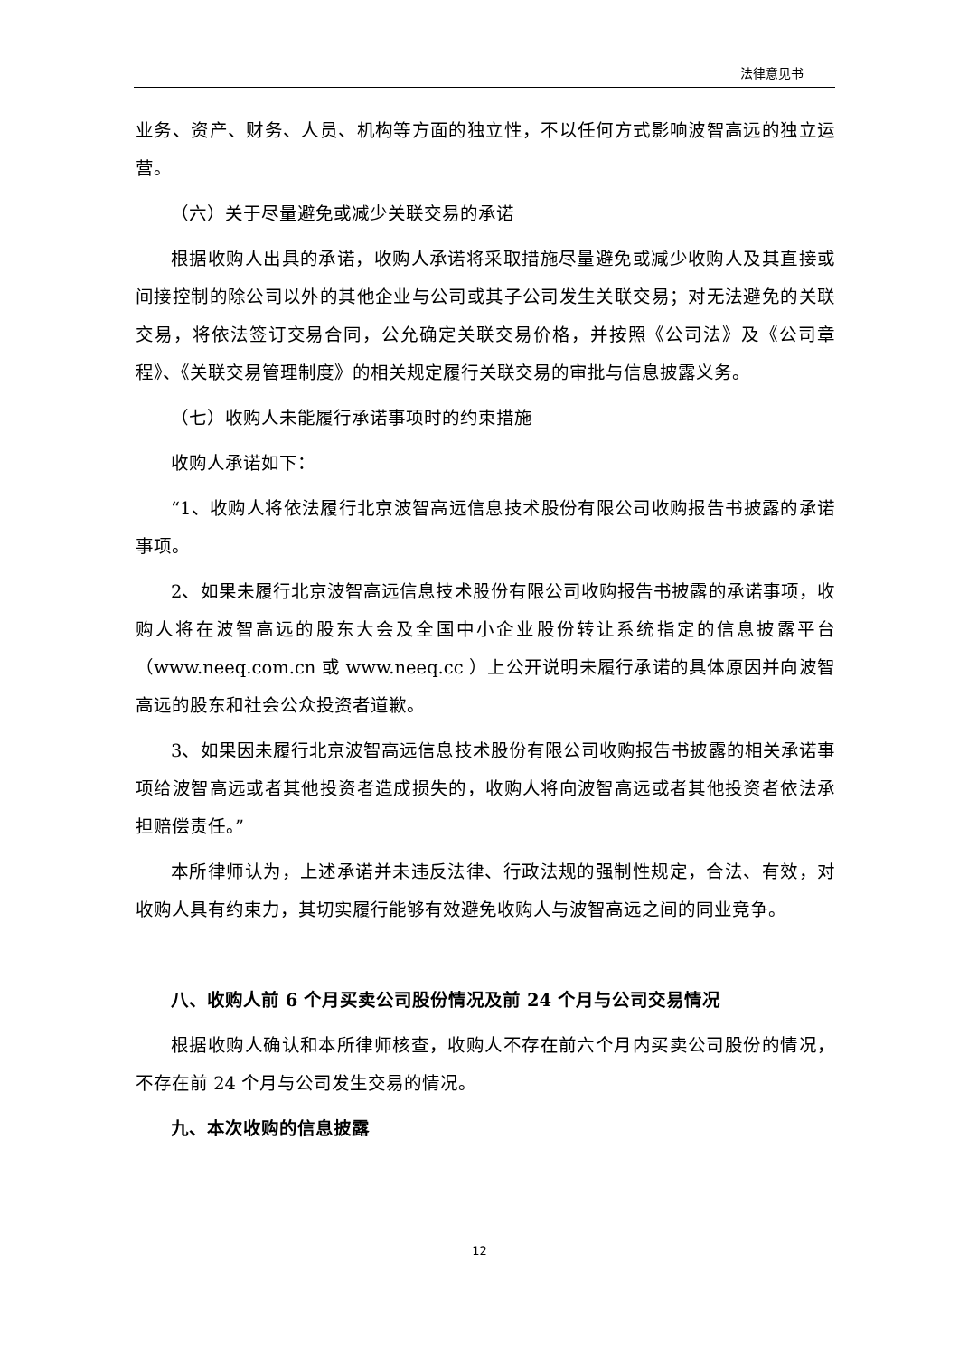法律意见书
业务、资产、财务、人员、机构等方面的独立性，不以任何方式影响波智高远的独立运营。
（六）关于尽量避免或减少关联交易的承诺
根据收购人出具的承诺，收购人承诺将采取措施尽量避免或减少收购人及其直接或间接控制的除公司以外的其他企业与公司或其子公司发生关联交易；对无法避免的关联交易，将依法签订交易合同，公允确定关联交易价格，并按照《公司法》及《公司章程》、《关联交易管理制度》的相关规定履行关联交易的审批与信息披露义务。
（七）收购人未能履行承诺事项时的约束措施
收购人承诺如下：
“1、收购人将依法履行北京波智高远信息技术股份有限公司收购报告书披露的承诺事项。
2、如果未履行北京波智高远信息技术股份有限公司收购报告书披露的承诺事项，收购人将在波智高远的股东大会及全国中小企业股份转让系统指定的信息披露平台（www.neeq.com.cn 或 www.neeq.cc ）上公开说明未履行承诺的具体原因并向波智高远的股东和社会公众投资者道歉。
3、如果因未履行北京波智高远信息技术股份有限公司收购报告书披露的相关承诺事项给波智高远或者其他投资者造成损失的，收购人将向波智高远或者其他投资者依法承担赔偿责任。”
本所律师认为，上述承诺并未违反法律、行政法规的强制性规定，合法、有效，对收购人具有约束力，其切实履行能够有效避免收购人与波智高远之间的同业竞争。
八、收购人前 6 个月买卖公司股份情况及前 24 个月与公司交易情况
根据收购人确认和本所律师核查，收购人不存在前六个月内买卖公司股份的情况，不存在前 24 个月与公司发生交易的情况。
九、本次收购的信息披露
12